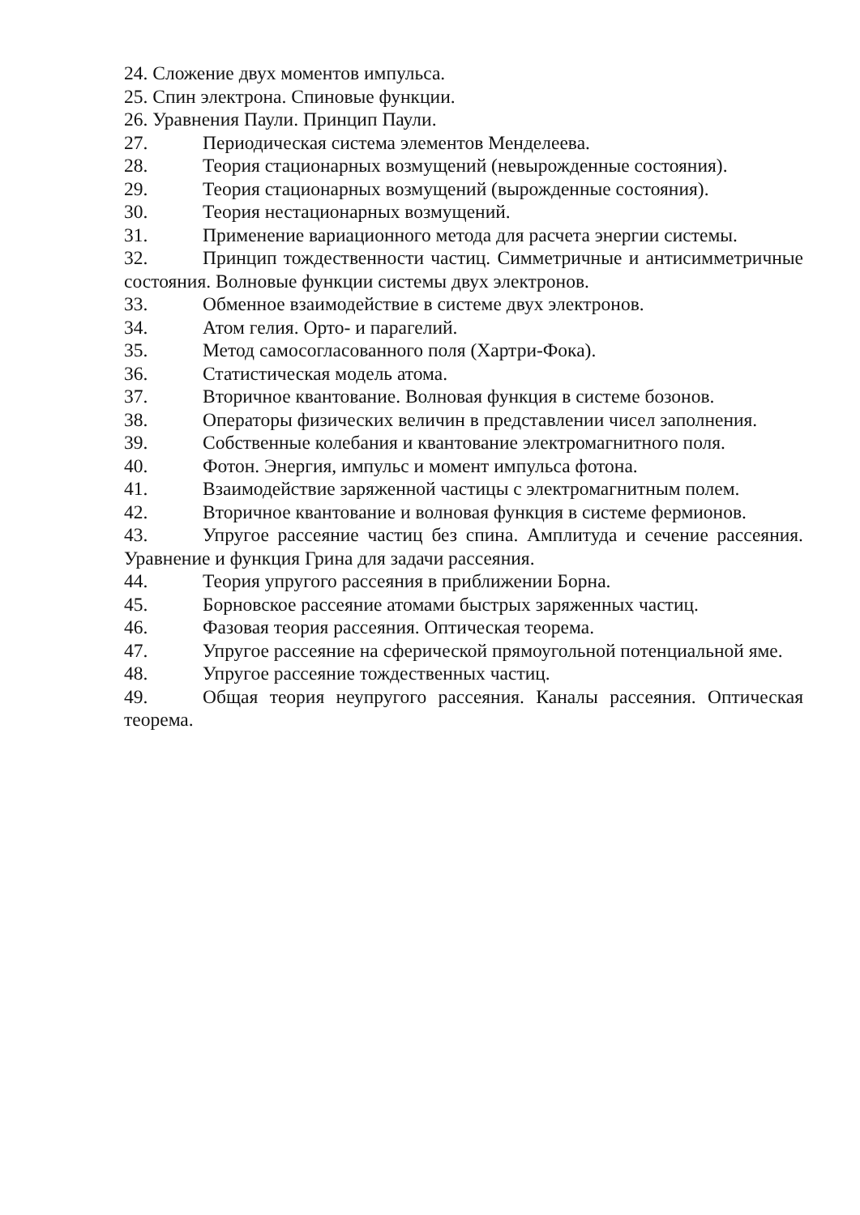24. Сложение двух моментов импульса.
25. Спин электрона. Спиновые функции.
26. Уравнения Паули. Принцип Паули.
27. Периодическая система элементов Менделеева.
28. Теория стационарных возмущений (невырожденные состояния).
29. Теория стационарных возмущений (вырожденные состояния).
30. Теория нестационарных возмущений.
31. Применение вариационного метода для расчета энергии системы.
32. Принцип тождественности частиц. Симметричные и антисимметричные состояния. Волновые функции системы двух электронов.
33. Обменное взаимодействие в системе двух электронов.
34. Атом гелия. Орто- и парагелий.
35. Метод самосогласованного поля (Хартри-Фока).
36. Статистическая модель атома.
37. Вторичное квантование. Волновая функция в системе бозонов.
38. Операторы физических величин в представлении чисел заполнения.
39. Собственные колебания и квантование электромагнитного поля.
40. Фотон. Энергия, импульс и момент импульса фотона.
41. Взаимодействие заряженной частицы с электромагнитным полем.
42. Вторичное квантование и волновая функция в системе фермионов.
43. Упругое рассеяние частиц без спина. Амплитуда и сечение рассеяния. Уравнение и функция Грина для задачи рассеяния.
44. Теория упругого рассеяния в приближении Борна.
45. Борновское рассеяние атомами быстрых заряженных частиц.
46. Фазовая теория рассеяния. Оптическая теорема.
47. Упругое рассеяние на сферической прямоугольной потенциальной яме.
48. Упругое рассеяние тождественных частиц.
49. Общая теория неупругого рассеяния. Каналы рассеяния. Оптическая теорема.